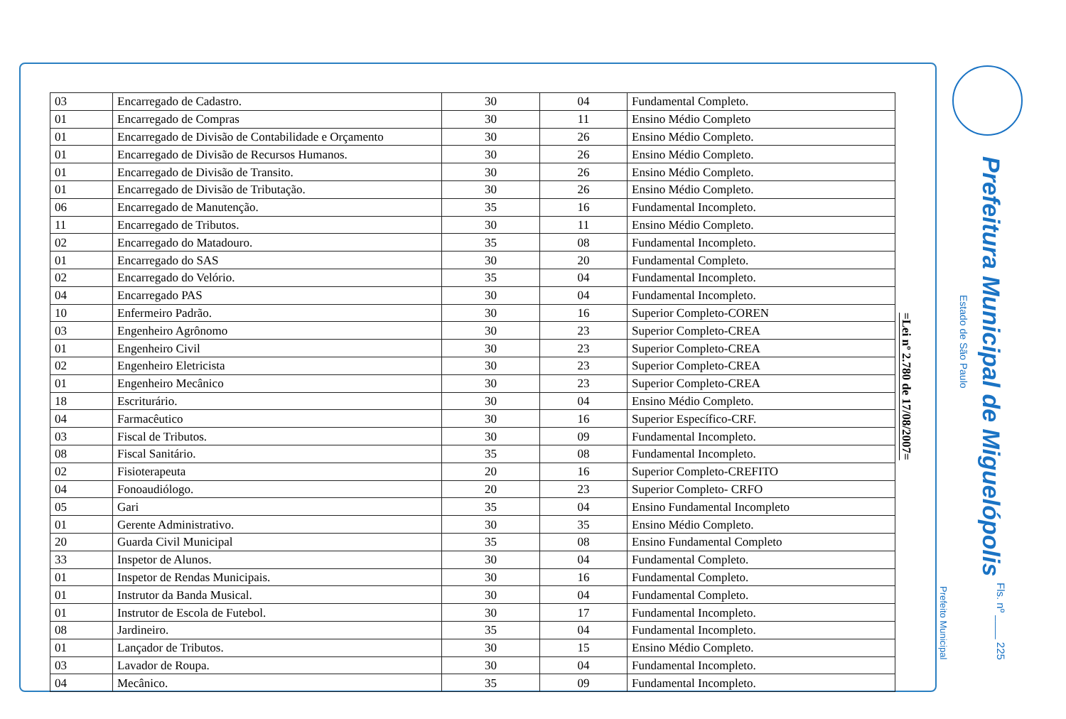| 03 | Encarregado de Cadastro. | 30 | 04 | Fundamental Completo. |
| 01 | Encarregado de Compras | 30 | 11 | Ensino Médio Completo |
| 01 | Encarregado de Divisão de Contabilidade e Orçamento | 30 | 26 | Ensino Médio Completo. |
| 01 | Encarregado de Divisão de Recursos Humanos. | 30 | 26 | Ensino Médio Completo. |
| 01 | Encarregado de Divisão de Transito. | 30 | 26 | Ensino Médio Completo. |
| 01 | Encarregado de Divisão de Tributação. | 30 | 26 | Ensino Médio Completo. |
| 06 | Encarregado de Manutenção. | 35 | 16 | Fundamental Incompleto. |
| 11 | Encarregado de Tributos. | 30 | 11 | Ensino Médio Completo. |
| 02 | Encarregado do Matadouro. | 35 | 08 | Fundamental Incompleto. |
| 01 | Encarregado do SAS | 30 | 20 | Fundamental Completo. |
| 02 | Encarregado do Velório. | 35 | 04 | Fundamental Incompleto. |
| 04 | Encarregado PAS | 30 | 04 | Fundamental Incompleto. |
| 10 | Enfermeiro Padrão. | 30 | 16 | Superior Completo-COREN |
| 03 | Engenheiro Agrônomo | 30 | 23 | Superior Completo-CREA |
| 01 | Engenheiro Civil | 30 | 23 | Superior Completo-CREA |
| 02 | Engenheiro Eletricista | 30 | 23 | Superior Completo-CREA |
| 01 | Engenheiro Mecânico | 30 | 23 | Superior Completo-CREA |
| 18 | Escriturário. | 30 | 04 | Ensino Médio Completo. |
| 04 | Farmacêutico | 30 | 16 | Superior Específico-CRF. |
| 03 | Fiscal de Tributos. | 30 | 09 | Fundamental Incompleto. |
| 08 | Fiscal Sanitário. | 35 | 08 | Fundamental Incompleto. |
| 02 | Fisioterapeuta | 20 | 16 | Superior Completo-CREFITO |
| 04 | Fonoaudiólogo. | 20 | 23 | Superior Completo- CRFO |
| 05 | Gari | 35 | 04 | Ensino Fundamental Incompleto |
| 01 | Gerente Administrativo. | 30 | 35 | Ensino Médio Completo. |
| 20 | Guarda Civil Municipal | 35 | 08 | Ensino Fundamental Completo |
| 33 | Inspetor de Alunos. | 30 | 04 | Fundamental Completo. |
| 01 | Inspetor de Rendas Municipais. | 30 | 16 | Fundamental Completo. |
| 01 | Instrutor da Banda Musical. | 30 | 04 | Fundamental Completo. |
| 01 | Instrutor de Escola de Futebol. | 30 | 17 | Fundamental Incompleto. |
| 08 | Jardineiro. | 35 | 04 | Fundamental Incompleto. |
| 01 | Lançador de Tributos. | 30 | 15 | Ensino Médio Completo. |
| 03 | Lavador de Roupa. | 30 | 04 | Fundamental Incompleto. |
| 04 | Mecânico. | 35 | 09 | Fundamental Incompleto. |
=Lei nº 2.780 de 17/08/2007=
Prefeitura Municipal de Miguelópolis
Estado de São Paulo
Prefeito Municipal
Fls. nº ____ 225